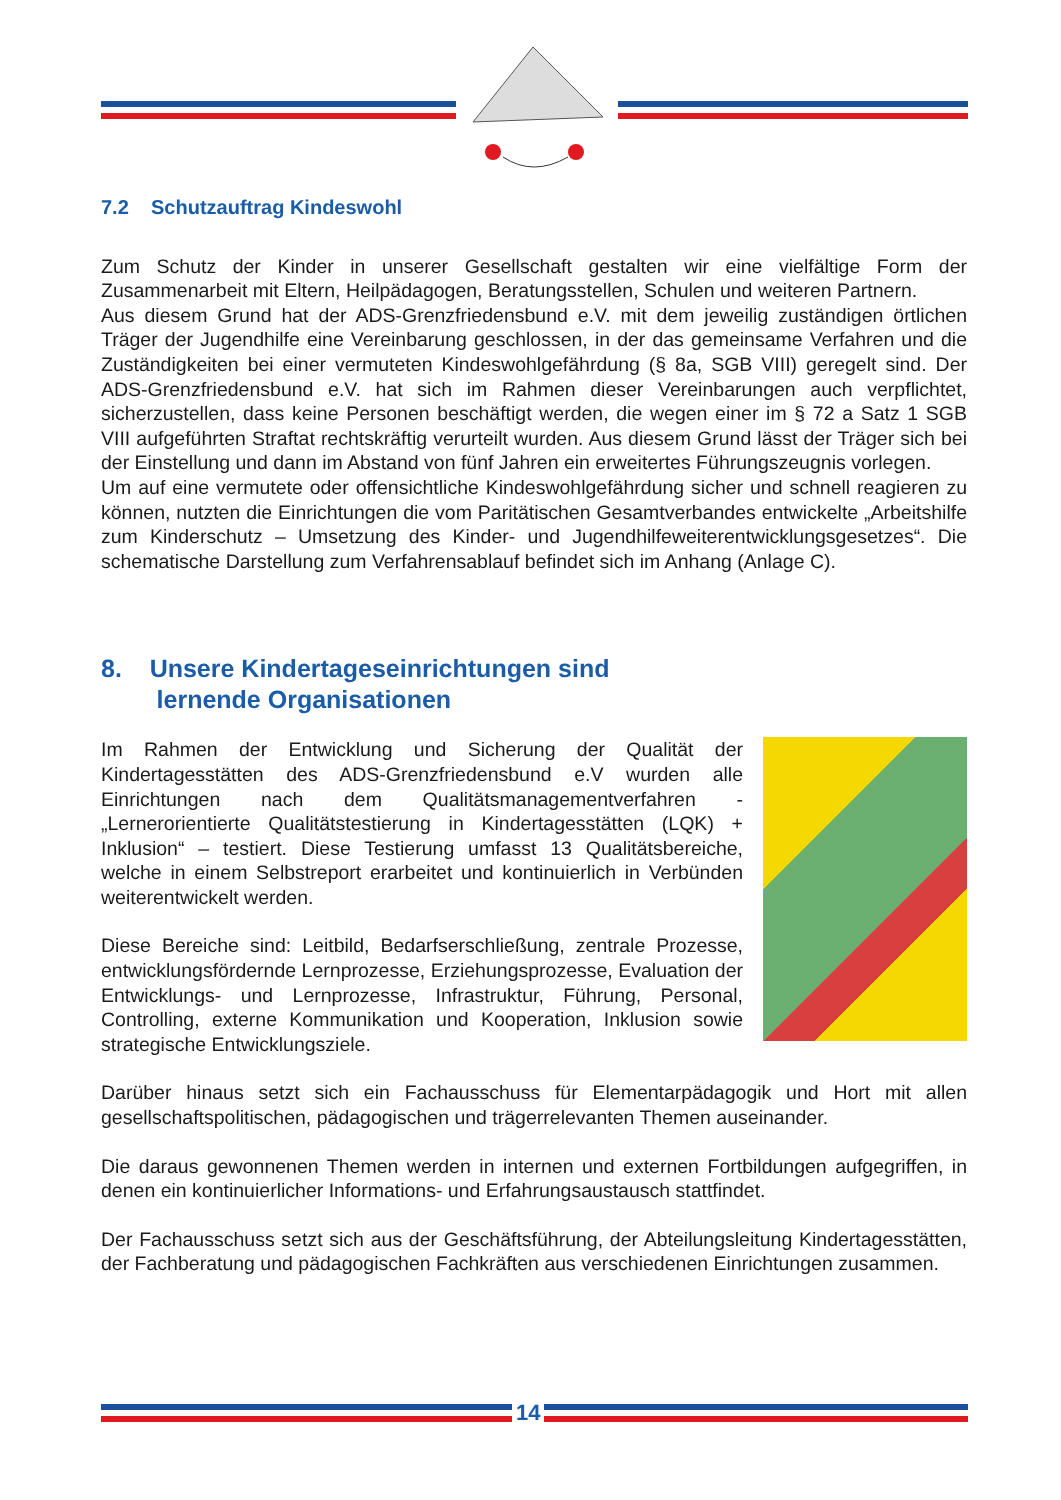7.2 Schutzauftrag Kindeswohl
Zum Schutz der Kinder in unserer Gesellschaft gestalten wir eine vielfältige Form der Zusammenarbeit mit Eltern, Heilpädagogen, Beratungsstellen, Schulen und weiteren Partnern.
Aus diesem Grund hat der ADS-Grenzfriedensbund e.V. mit dem jeweilig zuständigen örtlichen Träger der Jugendhilfe eine Vereinbarung geschlossen, in der das gemeinsame Verfahren und die Zuständigkeiten bei einer vermuteten Kindeswohlgefährdung (§ 8a, SGB VIII) geregelt sind. Der ADS-Grenzfriedensbund e.V. hat sich im Rahmen dieser Vereinbarungen auch verpflichtet, sicherzustellen, dass keine Personen beschäftigt werden, die wegen einer im § 72 a Satz 1 SGB VIII aufgeführten Straftat rechtskräftig verurteilt wurden. Aus diesem Grund lässt der Träger sich bei der Einstellung und dann im Abstand von fünf Jahren ein erweitertes Führungszeugnis vorlegen.
Um auf eine vermutete oder offensichtliche Kindeswohlgefährdung sicher und schnell reagieren zu können, nutzten die Einrichtungen die vom Paritätischen Gesamtverbandes entwickelte „Arbeitshilfe zum Kinderschutz – Umsetzung des Kinder- und Jugendhilfeweiterentwicklungsgesetzes“. Die schematische Darstellung zum Verfahrensablauf befindet sich im Anhang (Anlage C).
8. Unsere Kindertageseinrichtungen sind
lernende Organisationen
Im Rahmen der Entwicklung und Sicherung der Qualität der Kindertagesstätten des ADS-Grenzfriedensbund e.V wurden alle Einrichtungen nach dem Qualitätsmanagementverfahren - „Lernerorientierte Qualitätstestierung in Kindertagesstätten (LQK) + Inklusion“ – testiert. Diese Testierung umfasst 13 Qualitätsbereiche, welche in einem Selbstreport erarbeitet und kontinuierlich in Verbünden weiterentwickelt werden.
Diese Bereiche sind: Leitbild, Bedarfserschließung, zentrale Prozesse, entwicklungsfördernde Lernprozesse, Erziehungsprozesse, Evaluation der Entwicklungs- und Lernprozesse, Infrastruktur, Führung, Personal, Controlling, externe Kommunikation und Kooperation, Inklusion sowie strategische Entwicklungsziele.
Darüber hinaus setzt sich ein Fachausschuss für Elementarpädagogik und Hort mit allen gesellschaftspolitischen, pädagogischen und trägerrelevanten Themen auseinander.
Die daraus gewonnenen Themen werden in internen und externen Fortbildungen aufgegriffen, in denen ein kontinuierlicher Informations- und Erfahrungsaustausch stattfindet.
Der Fachausschuss setzt sich aus der Geschäftsführung, der Abteilungsleitung Kindertagesstätten, der Fachberatung und pädagogischen Fachkräften aus verschiedenen Einrichtungen zusammen.
14